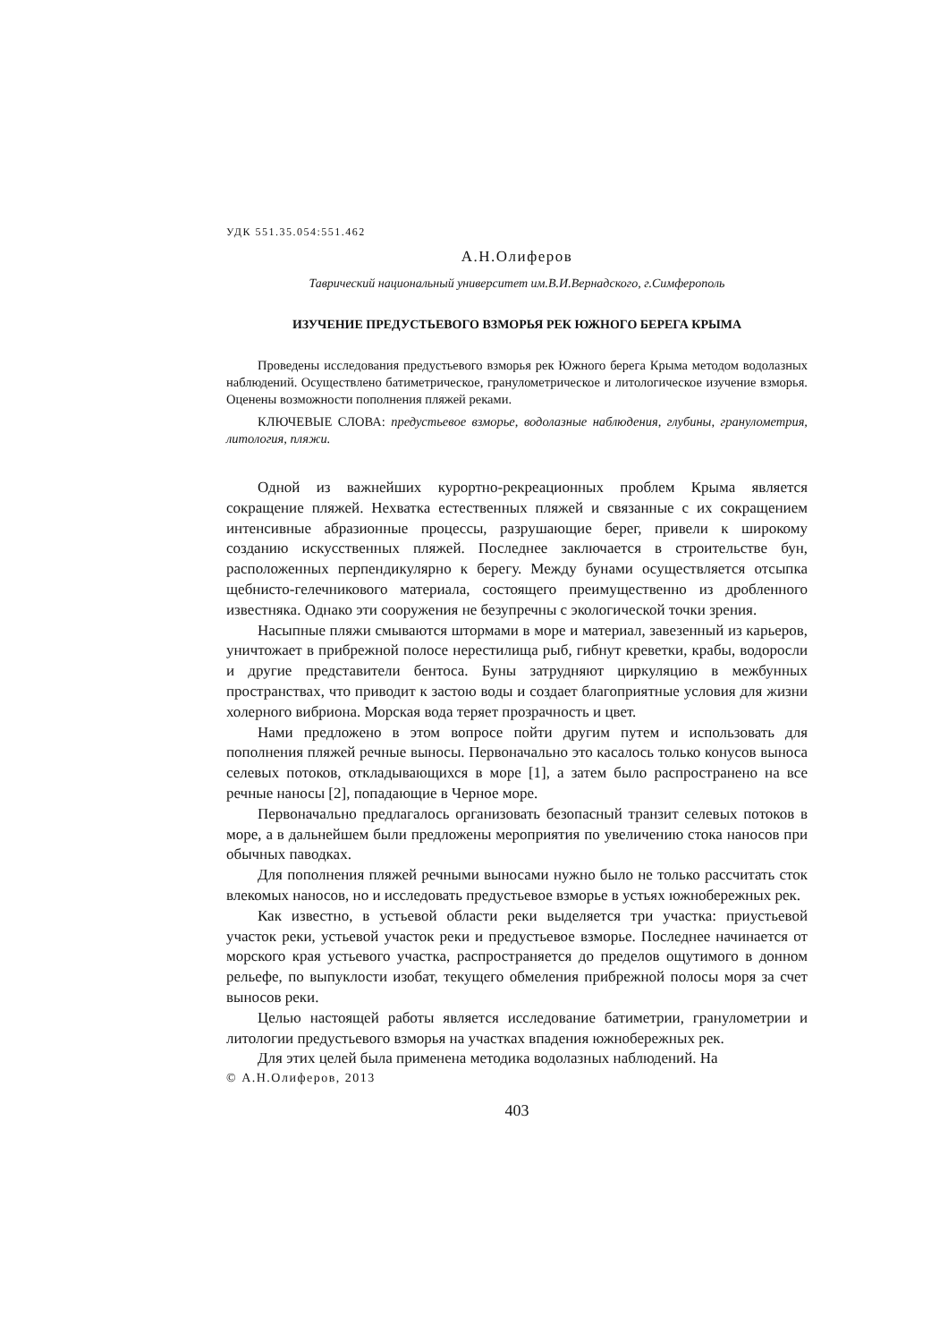УДК 551.35.054:551.462
А.Н.Олиферов
Таврический национальный университет им.В.И.Вернадского, г.Симферополь
ИЗУЧЕНИЕ ПРЕДУСТЬЕВОГО ВЗМОРЬЯ РЕК ЮЖНОГО БЕРЕГА КРЫМА
Проведены исследования предустьевого взморья рек Южного берега Крыма методом водолазных наблюдений. Осуществлено батиметрическое, гранулометрическое и литологическое изучение взморья. Оценены возможности пополнения пляжей реками.
КЛЮЧЕВЫЕ СЛОВА: предустьевое взморье, водолазные наблюдения, глубины, гранулометрия, литология, пляжи.
Одной из важнейших курортно-рекреационных проблем Крыма является сокращение пляжей. Нехватка естественных пляжей и связанные с их сокращением интенсивные абразионные процессы, разрушающие берег, привели к широкому созданию искусственных пляжей. Последнее заключается в строительстве бун, расположенных перпендикулярно к берегу. Между бунами осуществляется отсыпка щебнисто-гелечникового материала, состоящего преимущественно из дробленного известняка. Однако эти сооружения не безупречны с экологической точки зрения.
Насыпные пляжи смываются штормами в море и материал, завезенный из карьеров, уничтожает в прибрежной полосе нерестилища рыб, гибнут креветки, крабы, водоросли и другие представители бентоса. Буны затрудняют циркуляцию в межбунных пространствах, что приводит к застою воды и создает благоприятные условия для жизни холерного вибриона. Морская вода теряет прозрачность и цвет.
Нами предложено в этом вопросе пойти другим путем и использовать для пополнения пляжей речные выносы. Первоначально это касалось только конусов выноса селевых потоков, откладывающихся в море [1], а затем было распространено на все речные наносы [2], попадающие в Черное море.
Первоначально предлагалось организовать безопасный транзит селевых потоков в море, а в дальнейшем были предложены мероприятия по увеличению стока наносов при обычных паводках.
Для пополнения пляжей речными выносами нужно было не только рассчитать сток влекомых наносов, но и исследовать предустьевое взморье в устьях южнобережных рек.
Как известно, в устьевой области реки выделяется три участка: приустьевой участок реки, устьевой участок реки и предустьевое взморье. Последнее начинается от морского края устьевого участка, распространяется до пределов ощутимого в донном рельефе, по выпуклости изобат, текущего обмеления прибрежной полосы моря за счет выносов реки.
Целью настоящей работы является исследование батиметрии, гранулометрии и литологии предустьевого взморья на участках впадения южнобережных рек.
Для этих целей была применена методика водолазных наблюдений. На
© А.Н.Олиферов, 2013
403